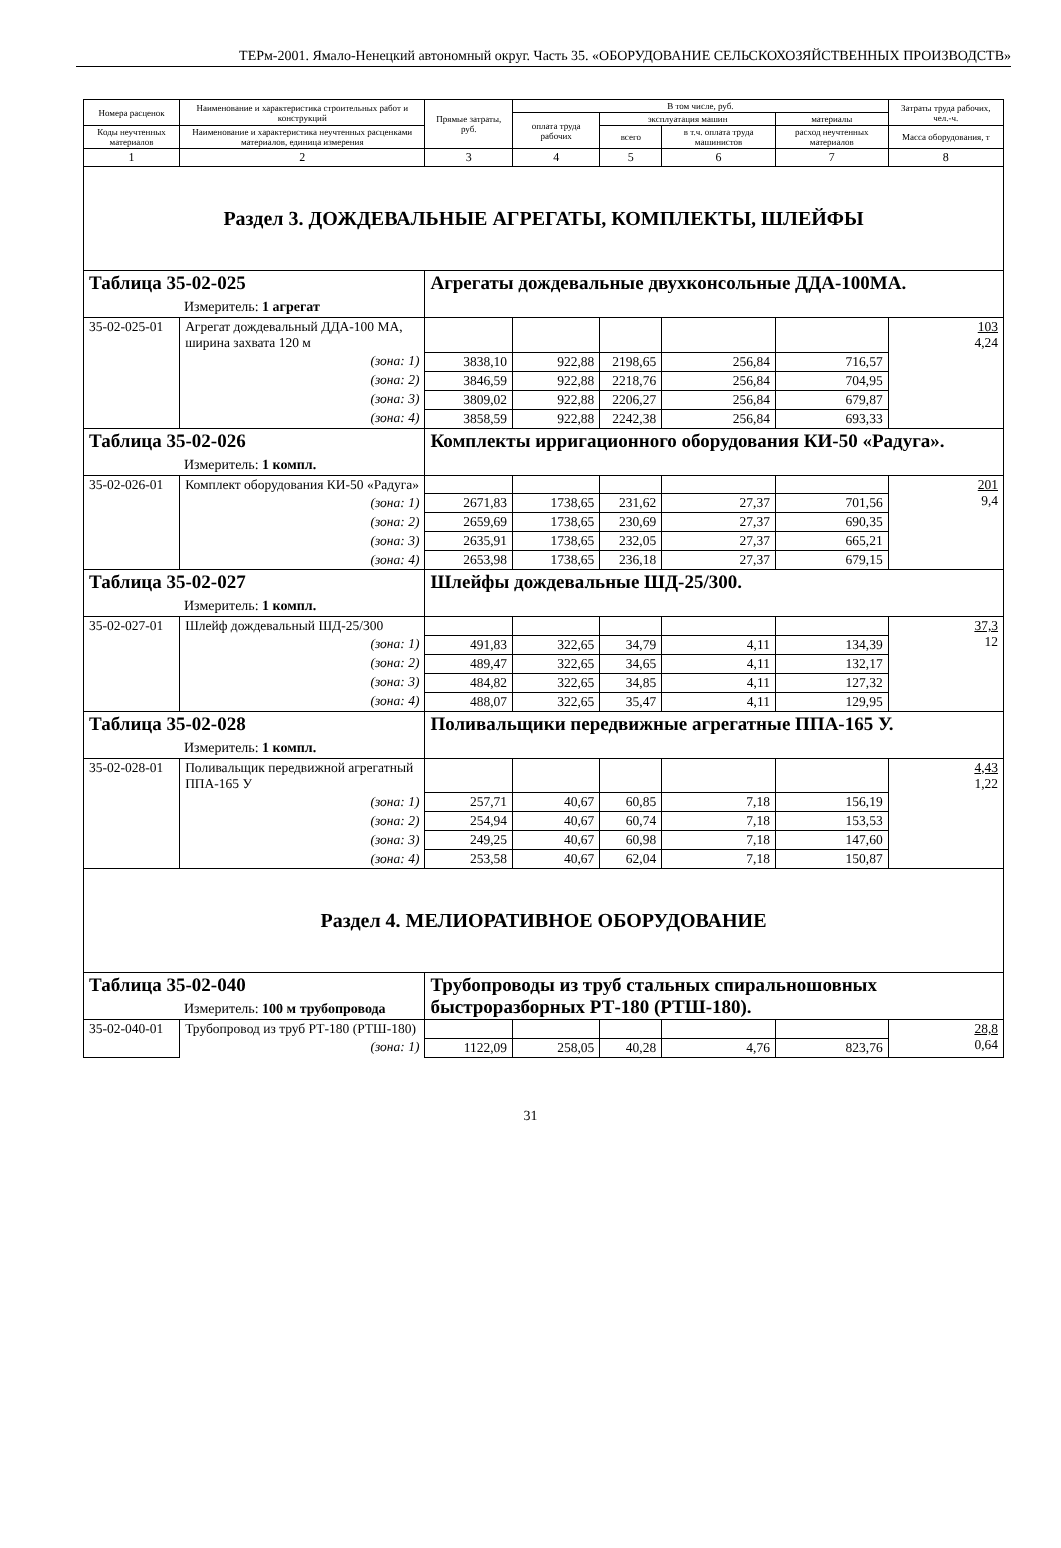ТЕРм-2001. Ямало-Ненецкий автономный округ. Часть 35. «ОБОРУДОВАНИЕ СЕЛЬСКОХОЗЯЙСТВЕННЫХ ПРОИЗВОДСТВ»
| Номера расценок | Наименование и характеристика строительных работ и конструкций | Прямые затраты, руб. | В том числе, руб. | | | | Затраты труда рабочих, чел.-ч. |
| --- | --- | --- | --- | --- | --- | --- | --- |
| | | | оплата труда рабочих | эксплуатация машин | | материалы | |
| Коды неучтенных материалов | Наименование и характеристика неучтенных расценками материалов, единица измерения | | | всего | в т.ч. оплата труда машинистов | расход неучтенных материалов | Масса оборудования, т |
| 1 | 2 | 3 | 4 | 5 | 6 | 7 | 8 |
| Раздел 3. ДОЖДЕВАЛЬНЫЕ АГРЕГАТЫ, КОМПЛЕКТЫ, ШЛЕЙФЫ | | | | | | | |
| Таблица 35-02-025 Измеритель: 1 агрегат | | Агрегаты дождевальные двухконсольные ДДА-100МА. | | | | | |
| 35-02-025-01 | Агрегат дождевальный ДДА-100 МА, ширина захвата 120 м | | | | | | 103 4,24 |
| | (зона: 1) | 3838,10 | 922,88 | 2198,65 | 256,84 | 716,57 | |
| | (зона: 2) | 3846,59 | 922,88 | 2218,76 | 256,84 | 704,95 | |
| | (зона: 3) | 3809,02 | 922,88 | 2206,27 | 256,84 | 679,87 | |
| | (зона: 4) | 3858,59 | 922,88 | 2242,38 | 256,84 | 693,33 | |
| Таблица 35-02-026 Измеритель: 1 компл. | | Комплекты ирригационного оборудования КИ-50 «Радуга». | | | | | |
| 35-02-026-01 | Комплект оборудования КИ-50 «Радуга» | | | | | | 201 9,4 |
| | (зона: 1) | 2671,83 | 1738,65 | 231,62 | 27,37 | 701,56 | |
| | (зона: 2) | 2659,69 | 1738,65 | 230,69 | 27,37 | 690,35 | |
| | (зона: 3) | 2635,91 | 1738,65 | 232,05 | 27,37 | 665,21 | |
| | (зона: 4) | 2653,98 | 1738,65 | 236,18 | 27,37 | 679,15 | |
| Таблица 35-02-027 Измеритель: 1 компл. | | Шлейфы дождевальные ШД-25/300. | | | | | |
| 35-02-027-01 | Шлейф дождевальный ШД-25/300 | | | | | | 37,3 12 |
| | (зона: 1) | 491,83 | 322,65 | 34,79 | 4,11 | 134,39 | |
| | (зона: 2) | 489,47 | 322,65 | 34,65 | 4,11 | 132,17 | |
| | (зона: 3) | 484,82 | 322,65 | 34,85 | 4,11 | 127,32 | |
| | (зона: 4) | 488,07 | 322,65 | 35,47 | 4,11 | 129,95 | |
| Таблица 35-02-028 Измеритель: 1 компл. | | Поливальщики передвижные агрегатные ППА-165 У. | | | | | |
| 35-02-028-01 | Поливальщик передвижной агрегатный ППА-165 У | | | | | | 4,43 1,22 |
| | (зона: 1) | 257,71 | 40,67 | 60,85 | 7,18 | 156,19 | |
| | (зона: 2) | 254,94 | 40,67 | 60,74 | 7,18 | 153,53 | |
| | (зона: 3) | 249,25 | 40,67 | 60,98 | 7,18 | 147,60 | |
| | (зона: 4) | 253,58 | 40,67 | 62,04 | 7,18 | 150,87 | |
| Раздел 4. МЕЛИОРАТИВНОЕ ОБОРУДОВАНИЕ | | | | | | | |
| Таблица 35-02-040 Измеритель: 100 м трубопровода | | Трубопроводы из труб стальных спиральношовных быстроразборных РТ-180 (РТШ-180). | | | | | |
| 35-02-040-01 | Трубопровод из труб РТ-180 (РТШ-180) | | | | | | 28,8 0,64 |
| | (зона: 1) | 1122,09 | 258,05 | 40,28 | 4,76 | 823,76 | |
31